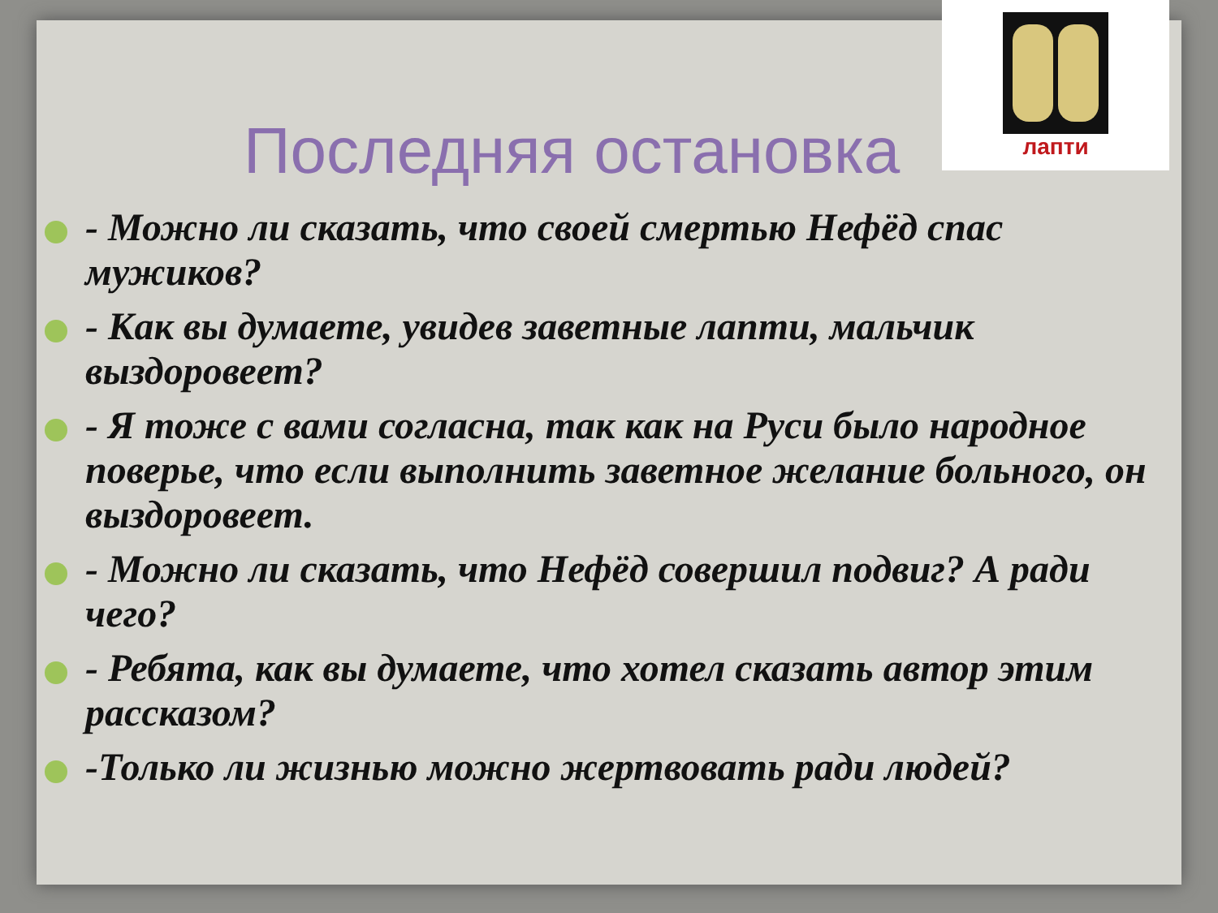лапти
Последняя остановка
- Можно ли сказать, что своей смертью Нефёд спас мужиков?
- Как вы думаете, увидев заветные лапти, мальчик выздоровеет?
- Я тоже с вами согласна, так как на Руси было народное поверье, что если выполнить заветное желание больного, он выздоровеет.
- Можно ли сказать, что Нефёд совершил подвиг? А ради чего?
- Ребята, как вы думаете, что хотел сказать автор этим рассказом?
-Только ли жизнью можно жертвовать ради людей?